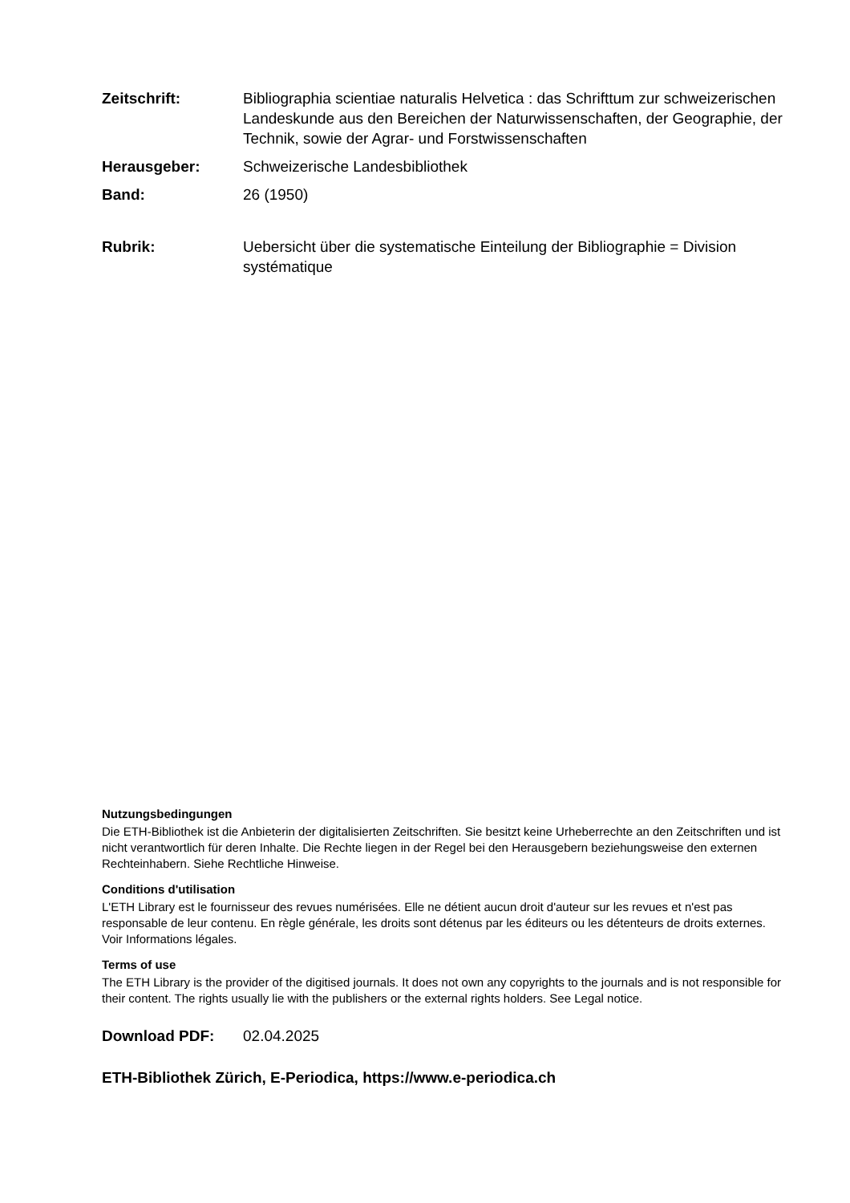Zeitschrift: Bibliographia scientiae naturalis Helvetica : das Schrifttum zur schweizerischen Landeskunde aus den Bereichen der Naturwissenschaften, der Geographie, der Technik, sowie der Agrar- und Forstwissenschaften
Herausgeber: Schweizerische Landesbibliothek
Band: 26 (1950)
Rubrik: Uebersicht über die systematische Einteilung der Bibliographie = Division systématique
Nutzungsbedingungen
Die ETH-Bibliothek ist die Anbieterin der digitalisierten Zeitschriften. Sie besitzt keine Urheberrechte an den Zeitschriften und ist nicht verantwortlich für deren Inhalte. Die Rechte liegen in der Regel bei den Herausgebern beziehungsweise den externen Rechteinhabern. Siehe Rechtliche Hinweise.
Conditions d'utilisation
L'ETH Library est le fournisseur des revues numérisées. Elle ne détient aucun droit d'auteur sur les revues et n'est pas responsable de leur contenu. En règle générale, les droits sont détenus par les éditeurs ou les détenteurs de droits externes. Voir Informations légales.
Terms of use
The ETH Library is the provider of the digitised journals. It does not own any copyrights to the journals and is not responsible for their content. The rights usually lie with the publishers or the external rights holders. See Legal notice.
Download PDF: 02.04.2025
ETH-Bibliothek Zürich, E-Periodica, https://www.e-periodica.ch